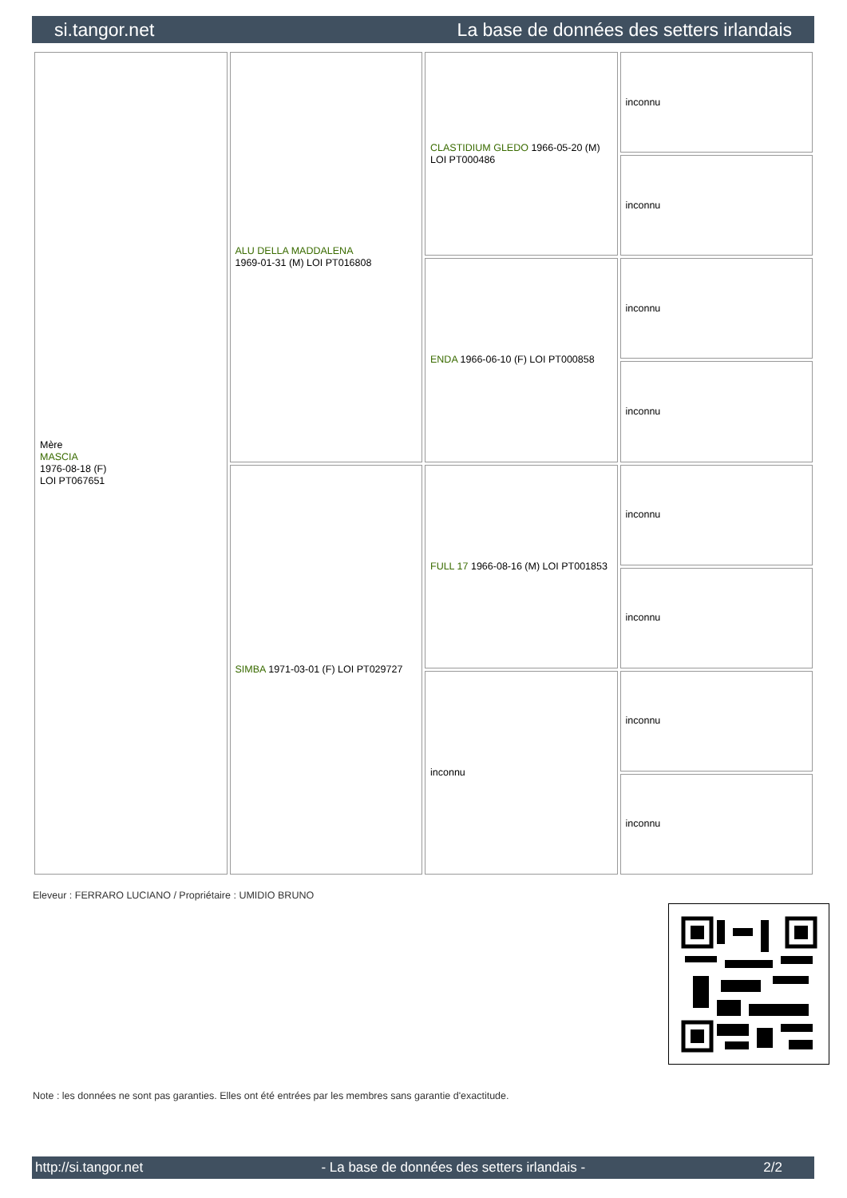si.tangor.net La base de données des setters irlandais
| Mère MASCIA 1976-08-18 (F) LOI PT067651 | ALU DELLA MADDALENA 1969-01-31 (M) LOI PT016808 | CLASTIDIUM GLEDO 1966-05-20 (M) LOI PT000486 | inconnu |
| | | | inconnu |
| | | ENDA 1966-06-10 (F) LOI PT000858 | inconnu |
| | | | inconnu |
| | SIMBA 1971-03-01 (F) LOI PT029727 | FULL 17 1966-08-16 (M) LOI PT001853 | inconnu |
| | | | inconnu |
| | | inconnu | inconnu |
| | | | inconnu |
Eleveur : FERRARO LUCIANO / Propriétaire : UMIDIO BRUNO
Note : les données ne sont pas garanties. Elles ont été entrées par les membres sans garantie d'exactitude.
http://si.tangor.net - La base de données des setters irlandais - 2/2